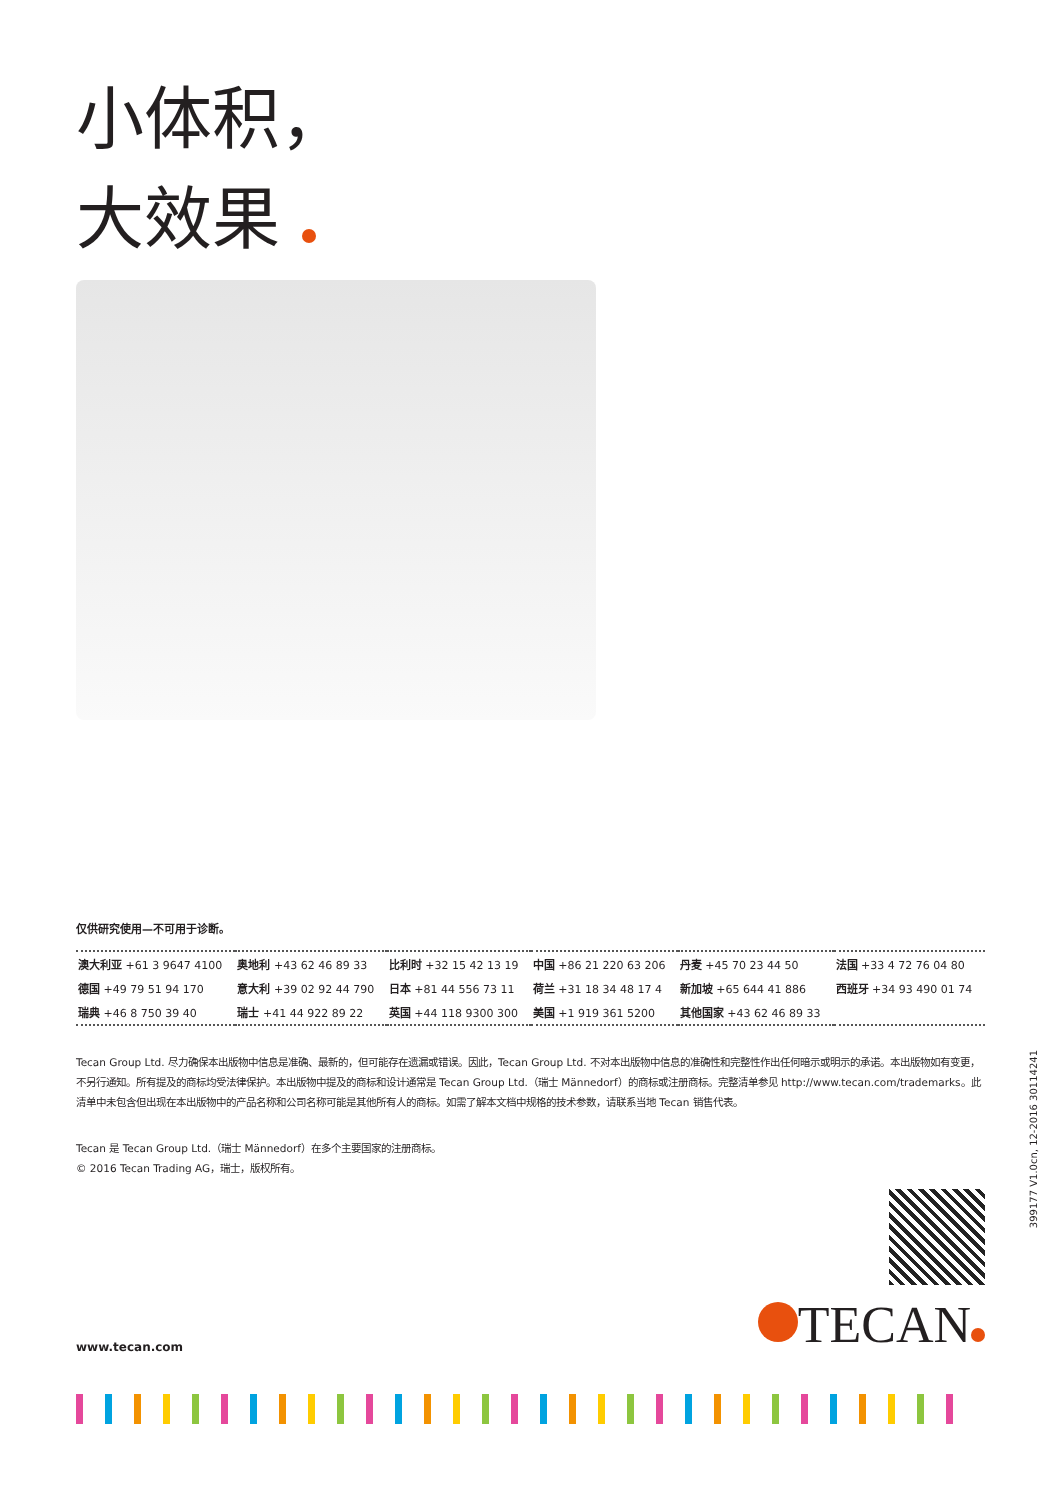小体积，
大效果
仅供研究使用—不可用于诊断。
| 澳大利亚 +61 3 9647 4100 | 奥地利 +43 62 46 89 33 | 比利时 +32 15 42 13 19 | 中国 +86 21 220 63 206 | 丹麦 +45 70 23 44 50 | 法国 +33 4 72 76 04 80 |
| 德国 +49 79 51 94 170 | 意大利 +39 02 92 44 790 | 日本 +81 44 556 73 11 | 荷兰 +31 18 34 48 17 4 | 新加坡 +65 644 41 886 | 西班牙 +34 93 490 01 74 |
| 瑞典 +46 8 750 39 40 | 瑞士 +41 44 922 89 22 | 英国 +44 118 9300 300 | 美国 +1 919 361 5200 | 其他国家 +43 62 46 89 33 | |
Tecan Group Ltd. 尽力确保本出版物中信息是准确、最新的，但可能存在遗漏或错误。因此，Tecan Group Ltd. 不对本出版物中信息的准确性和完整性作出任何暗示或明示的承诺。本出版物如有变更，不另行通知。所有提及的商标均受法律保护。本出版物中提及的商标和设计通常是 Tecan Group Ltd.（瑞士 Männedorf）的商标或注册商标。完整清单参见 http://www.tecan.com/trademarks。此清单中未包含但出现在本出版物中的产品名称和公司名称可能是其他所有人的商标。如需了解本文档中规格的技术参数，请联系当地 Tecan 销售代表。
Tecan 是 Tecan Group Ltd.（瑞士 Männedorf）在多个主要国家的注册商标。
© 2016 Tecan Trading AG，瑞士，版权所有。
www.tecan.com TECAN
399177 V1.0cn, 12-2016 30114241